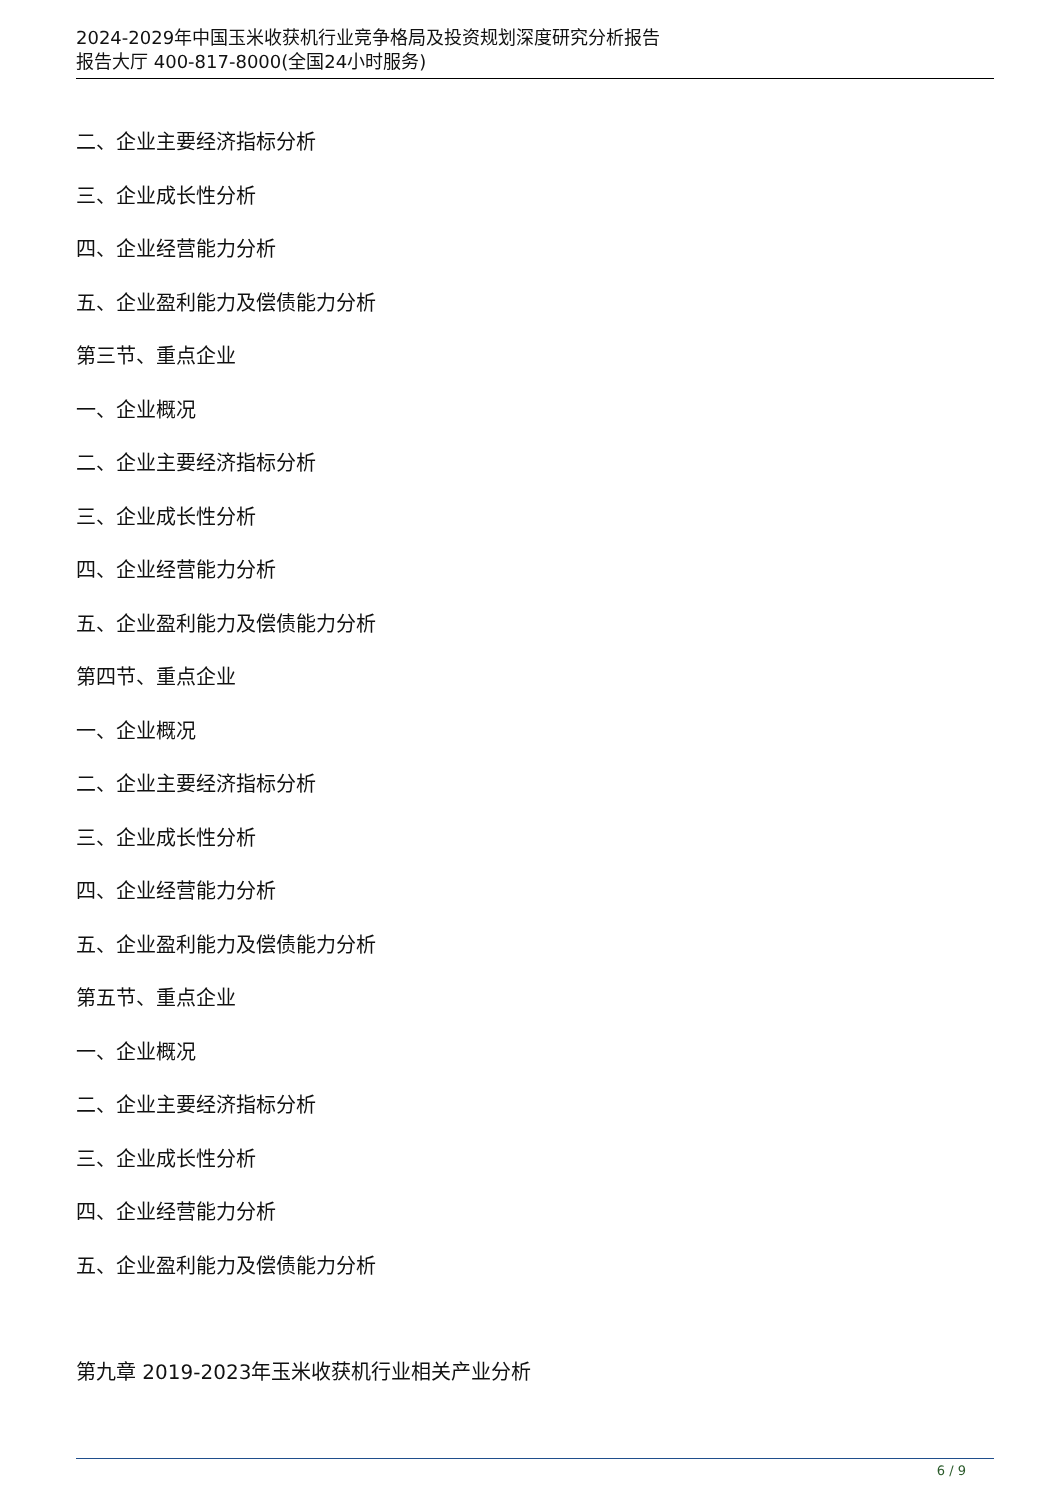2024-2029年中国玉米收获机行业竞争格局及投资规划深度研究分析报告
报告大厅 400-817-8000(全国24小时服务)
二、企业主要经济指标分析
三、企业成长性分析
四、企业经营能力分析
五、企业盈利能力及偿债能力分析
第三节、重点企业
一、企业概况
二、企业主要经济指标分析
三、企业成长性分析
四、企业经营能力分析
五、企业盈利能力及偿债能力分析
第四节、重点企业
一、企业概况
二、企业主要经济指标分析
三、企业成长性分析
四、企业经营能力分析
五、企业盈利能力及偿债能力分析
第五节、重点企业
一、企业概况
二、企业主要经济指标分析
三、企业成长性分析
四、企业经营能力分析
五、企业盈利能力及偿债能力分析
第九章 2019-2023年玉米收获机行业相关产业分析
6 / 9